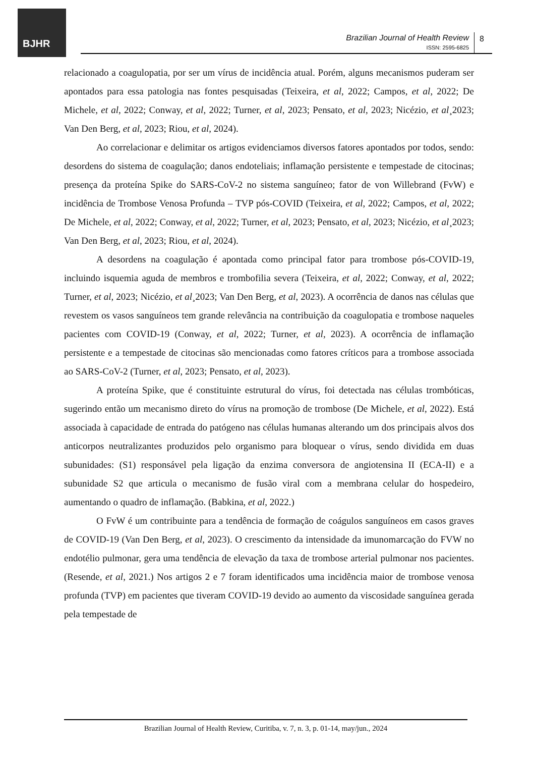BJHR
Brazilian Journal of Health Review
ISSN: 2595-6825
8
relacionado a coagulopatia, por ser um vírus de incidência atual. Porém, alguns mecanismos puderam ser apontados para essa patologia nas fontes pesquisadas (Teixeira, et al, 2022; Campos, et al, 2022; De Michele, et al, 2022; Conway, et al, 2022; Turner, et al, 2023; Pensato, et al, 2023; Nicézio, et al¸2023; Van Den Berg, et al, 2023; Riou, et al, 2024).
Ao correlacionar e delimitar os artigos evidenciamos diversos fatores apontados por todos, sendo: desordens do sistema de coagulação; danos endoteliais; inflamação persistente e tempestade de citocinas; presença da proteína Spike do SARS-CoV-2 no sistema sanguíneo; fator de von Willebrand (FvW) e incidência de Trombose Venosa Profunda – TVP pós-COVID (Teixeira, et al, 2022; Campos, et al, 2022; De Michele, et al, 2022; Conway, et al, 2022; Turner, et al, 2023; Pensato, et al, 2023; Nicézio, et al¸2023; Van Den Berg, et al, 2023; Riou, et al, 2024).
A desordens na coagulação é apontada como principal fator para trombose pós-COVID-19, incluindo isquemia aguda de membros e trombofilia severa (Teixeira, et al, 2022; Conway, et al, 2022; Turner, et al, 2023; Nicézio, et al¸2023; Van Den Berg, et al, 2023). A ocorrência de danos nas células que revestem os vasos sanguíneos tem grande relevância na contribuição da coagulopatia e trombose naqueles pacientes com COVID-19 (Conway, et al, 2022; Turner, et al, 2023). A ocorrência de inflamação persistente e a tempestade de citocinas são mencionadas como fatores críticos para a trombose associada ao SARS-CoV-2 (Turner, et al, 2023; Pensato, et al, 2023).
A proteína Spike, que é constituinte estrutural do vírus, foi detectada nas células trombóticas, sugerindo então um mecanismo direto do vírus na promoção de trombose (De Michele, et al, 2022). Está associada à capacidade de entrada do patógeno nas células humanas alterando um dos principais alvos dos anticorpos neutralizantes produzidos pelo organismo para bloquear o vírus, sendo dividida em duas subunidades: (S1) responsável pela ligação da enzima conversora de angiotensina II (ECA-II) e a subunidade S2 que articula o mecanismo de fusão viral com a membrana celular do hospedeiro, aumentando o quadro de inflamação. (Babkina, et al, 2022.)
O FvW é um contribuinte para a tendência de formação de coágulos sanguíneos em casos graves de COVID-19 (Van Den Berg, et al, 2023). O crescimento da intensidade da imunomarcação do FVW no endotélio pulmonar, gera uma tendência de elevação da taxa de trombose arterial pulmonar nos pacientes. (Resende, et al, 2021.) Nos artigos 2 e 7 foram identificados uma incidência maior de trombose venosa profunda (TVP) em pacientes que tiveram COVID-19 devido ao aumento da viscosidade sanguínea gerada pela tempestade de
Brazilian Journal of Health Review, Curitiba, v. 7, n. 3, p. 01-14, may/jun., 2024